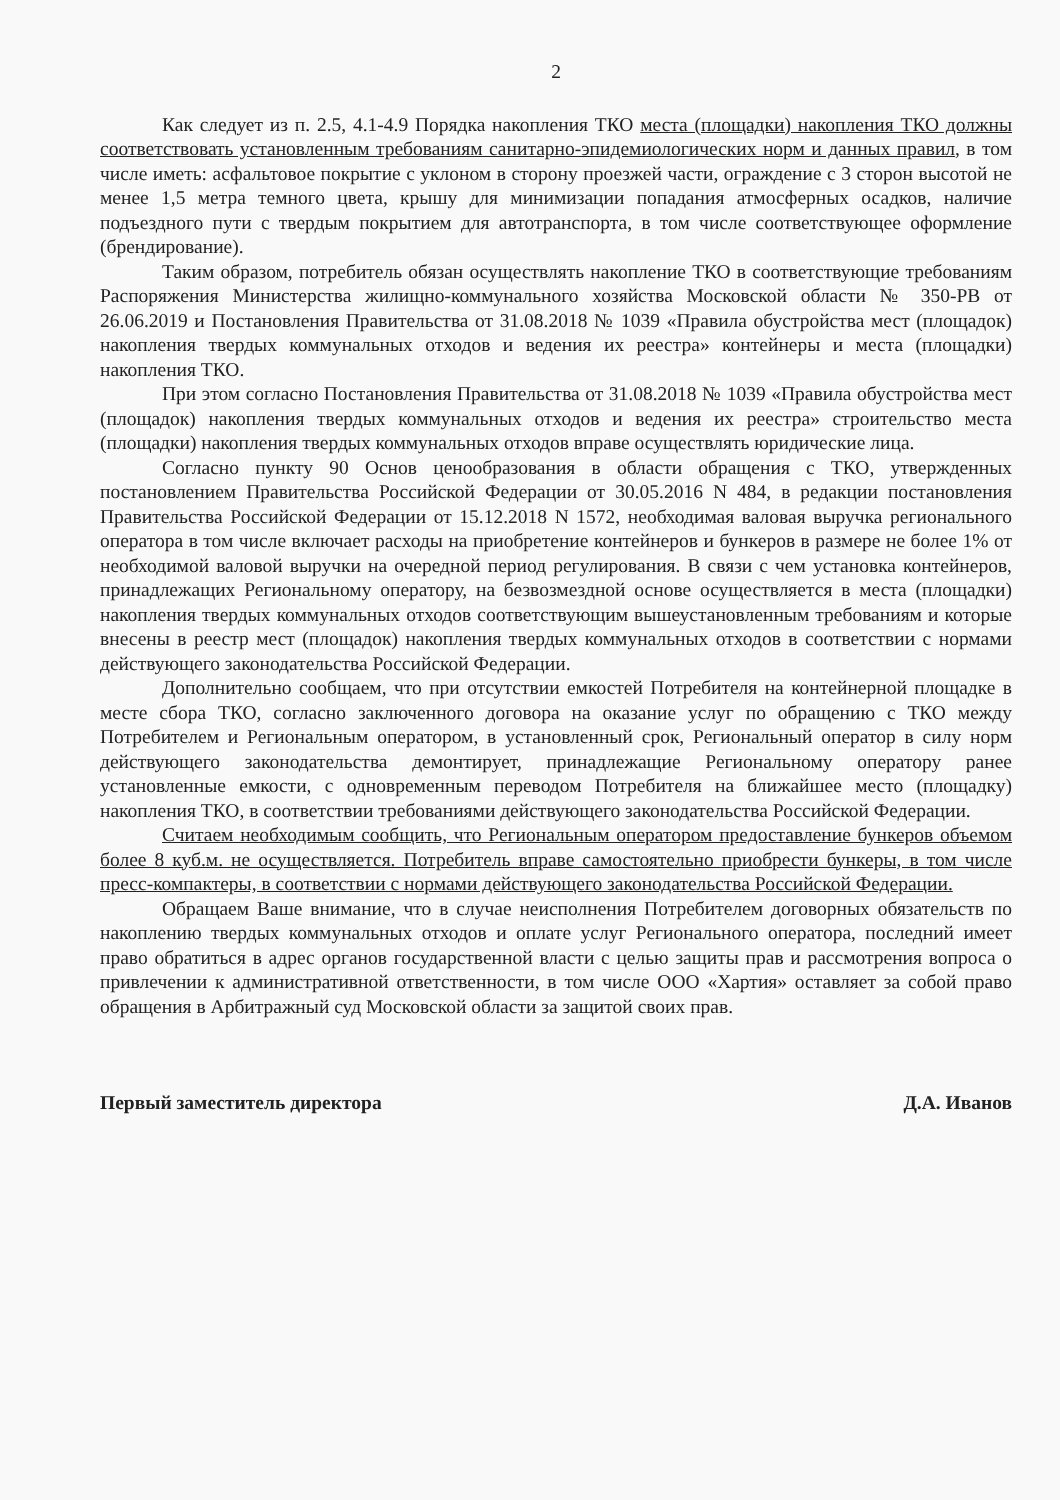2
Как следует из п. 2.5, 4.1-4.9 Порядка накопления ТКО места (площадки) накопления ТКО должны соответствовать установленным требованиям санитарно-эпидемиологических норм и данных правил, в том числе иметь: асфальтовое покрытие с уклоном в сторону проезжей части, ограждение с 3 сторон высотой не менее 1,5 метра темного цвета, крышу для минимизации попадания атмосферных осадков, наличие подъездного пути с твердым покрытием для автотранспорта, в том числе соответствующее оформление (брендирование).
Таким образом, потребитель обязан осуществлять накопление ТКО в соответствующие требованиям Распоряжения Министерства жилищно-коммунального хозяйства Московской области № 350-РВ от 26.06.2019 и Постановления Правительства от 31.08.2018 № 1039 «Правила обустройства мест (площадок) накопления твердых коммунальных отходов и ведения их реестра» контейнеры и места (площадки) накопления ТКО.
При этом согласно Постановления Правительства от 31.08.2018 № 1039 «Правила обустройства мест (площадок) накопления твердых коммунальных отходов и ведения их реестра» строительство места (площадки) накопления твердых коммунальных отходов вправе осуществлять юридические лица.
Согласно пункту 90 Основ ценообразования в области обращения с ТКО, утвержденных постановлением Правительства Российской Федерации от 30.05.2016 N 484, в редакции постановления Правительства Российской Федерации от 15.12.2018 N 1572, необходимая валовая выручка регионального оператора в том числе включает расходы на приобретение контейнеров и бункеров в размере не более 1% от необходимой валовой выручки на очередной период регулирования. В связи с чем установка контейнеров, принадлежащих Региональному оператору, на безвозмездной основе осуществляется в места (площадки) накопления твердых коммунальных отходов соответствующим вышеустановленным требованиям и которые внесены в реестр мест (площадок) накопления твердых коммунальных отходов в соответствии с нормами действующего законодательства Российской Федерации.
Дополнительно сообщаем, что при отсутствии емкостей Потребителя на контейнерной площадке в месте сбора ТКО, согласно заключенного договора на оказание услуг по обращению с ТКО между Потребителем и Региональным оператором, в установленный срок, Региональный оператор в силу норм действующего законодательства демонтирует, принадлежащие Региональному оператору ранее установленные емкости, с одновременным переводом Потребителя на ближайшее место (площадку) накопления ТКО, в соответствии требованиями действующего законодательства Российской Федерации.
Считаем необходимым сообщить, что Региональным оператором предоставление бункеров объемом более 8 куб.м. не осуществляется. Потребитель вправе самостоятельно приобрести бункеры, в том числе пресс-компактеры, в соответствии с нормами действующего законодательства Российской Федерации.
Обращаем Ваше внимание, что в случае неисполнения Потребителем договорных обязательств по накоплению твердых коммунальных отходов и оплате услуг Регионального оператора, последний имеет право обратиться в адрес органов государственной власти с целью защиты прав и рассмотрения вопроса о привлечении к административной ответственности, в том числе ООО «Хартия» оставляет за собой право обращения в Арбитражный суд Московской области за защитой своих прав.
Первый заместитель директора Д.А. Иванов